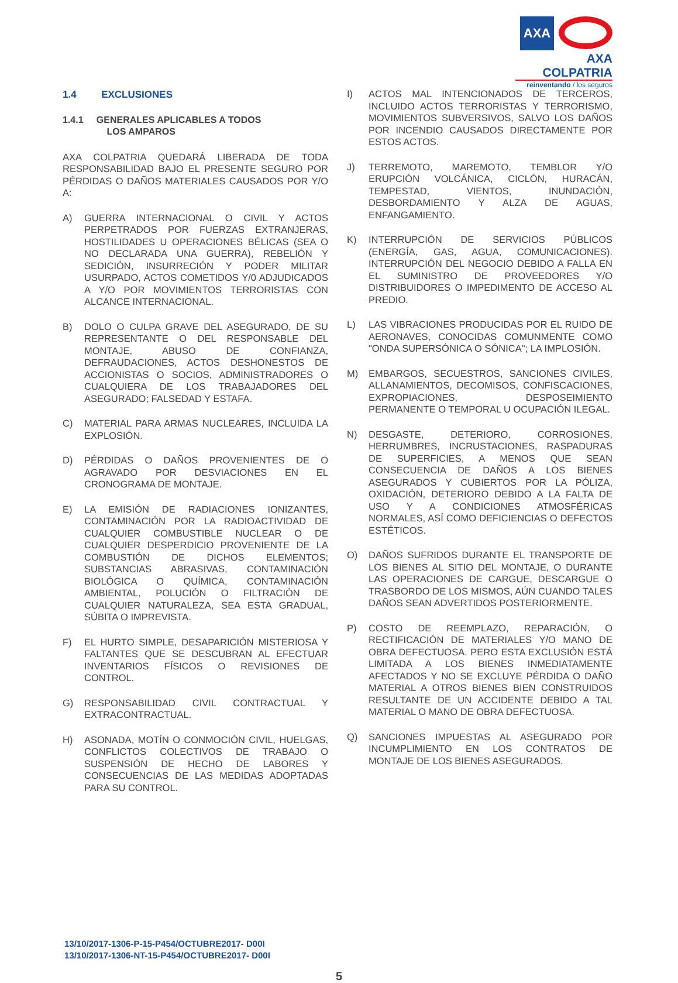AXA
AXA COLPATRIA
reinventando / los seguros
1.4 EXCLUSIONES
1.4.1 GENERALES APLICABLES A TODOS
LOS AMPAROS
AXA COLPATRIA QUEDARÁ LIBERADA DE TODA RESPONSABILIDAD BAJO EL PRESENTE SEGURO POR PÉRDIDAS O DAÑOS MATERIALES CAUSADOS POR Y/O A:
A) GUERRA INTERNACIONAL O CIVIL Y ACTOS PERPETRADOS POR FUERZAS EXTRANJERAS, HOSTILIDADES U OPERACIONES BÉLICAS (SEA O NO DECLARADA UNA GUERRA), REBELIÓN Y SEDICIÓN, INSURRECIÓN Y PODER MILITAR USURPADO, ACTOS COMETIDOS Y/0 ADJUDICADOS A Y/O POR MOVIMIENTOS TERRORISTAS CON ALCANCE INTERNACIONAL.
B) DOLO O CULPA GRAVE DEL ASEGURADO, DE SU REPRESENTANTE O DEL RESPONSABLE DEL MONTAJE, ABUSO DE CONFIANZA, DEFRAUDACIONES, ACTOS DESHONESTOS DE ACCIONISTAS O SOCIOS, ADMINISTRADORES O CUALQUIERA DE LOS TRABAJADORES DEL ASEGURADO; FALSEDAD Y ESTAFA.
C) MATERIAL PARA ARMAS NUCLEARES, INCLUIDA LA EXPLOSIÓN.
D) PÉRDIDAS O DAÑOS PROVENIENTES DE O AGRAVADO POR DESVIACIONES EN EL CRONOGRAMA DE MONTAJE.
E) LA EMISIÓN DE RADIACIONES IONIZANTES, CONTAMINACIÓN POR LA RADIOACTIVIDAD DE CUALQUIER COMBUSTIBLE NUCLEAR O DE CUALQUIER DESPERDICIO PROVENIENTE DE LA COMBUSTIÓN DE DICHOS ELEMENTOS; SUBSTANCIAS ABRASIVAS, CONTAMINACIÓN BIOLÓGICA O QUÍMICA, CONTAMINACIÓN AMBIENTAL, POLUCIÓN O FILTRACIÓN DE CUALQUIER NATURALEZA, SEA ESTA GRADUAL, SÚBITA O IMPREVISTA.
F) EL HURTO SIMPLE, DESAPARICIÓN MISTERIOSA Y FALTANTES QUE SE DESCUBRAN AL EFECTUAR INVENTARIOS FÍSICOS O REVISIONES DE CONTROL.
G) RESPONSABILIDAD CIVIL CONTRACTUAL Y EXTRACONTRACTUAL.
H) ASONADA, MOTÍN O CONMOCIÓN CIVIL, HUELGAS, CONFLICTOS COLECTIVOS DE TRABAJO O SUSPENSIÓN DE HECHO DE LABORES Y CONSECUENCIAS DE LAS MEDIDAS ADOPTADAS PARA SU CONTROL.
I) ACTOS MAL INTENCIONADOS DE TERCEROS, INCLUIDO ACTOS TERRORISTAS Y TERRORISMO, MOVIMIENTOS SUBVERSIVOS, SALVO LOS DAÑOS POR INCENDIO CAUSADOS DIRECTAMENTE POR ESTOS ACTOS.
J) TERREMOTO, MAREMOTO, TEMBLOR Y/O ERUPCIÓN VOLCÁNICA, CICLÓN, HURACÁN, TEMPESTAD, VIENTOS, INUNDACIÓN, DESBORDAMIENTO Y ALZA DE AGUAS, ENFANGAMIENTO.
K) INTERRUPCIÓN DE SERVICIOS PÚBLICOS (ENERGÍA, GAS, AGUA, COMUNICACIONES). INTERRUPCIÓN DEL NEGOCIO DEBIDO A FALLA EN EL SUMINISTRO DE PROVEEDORES Y/O DISTRIBUIDORES O IMPEDIMENTO DE ACCESO AL PREDIO.
L) LAS VIBRACIONES PRODUCIDAS POR EL RUIDO DE AERONAVES, CONOCIDAS COMUNMENTE COMO "ONDA SUPERSÓNICA O SÓNICA"; LA IMPLOSIÓN.
M) EMBARGOS, SECUESTROS, SANCIONES CIVILES, ALLANAMIENTOS, DECOMISOS, CONFISCACIONES, EXPROPIACIONES, DESPOSEIMIENTO PERMANENTE O TEMPORAL U OCUPACIÓN ILEGAL.
N) DESGASTE, DETERIORO, CORROSIONES, HERRUMBRES, INCRUSTACIONES, RASPADURAS DE SUPERFICIES, A MENOS QUE SEAN CONSECUENCIA DE DAÑOS A LOS BIENES ASEGURADOS Y CUBIERTOS POR LA PÓLIZA, OXIDACIÓN, DETERIORO DEBIDO A LA FALTA DE USO Y A CONDICIONES ATMOSFÉRICAS NORMALES, ASÍ COMO DEFICIENCIAS O DEFECTOS ESTÉTICOS.
O) DAÑOS SUFRIDOS DURANTE EL TRANSPORTE DE LOS BIENES AL SITIO DEL MONTAJE, O DURANTE LAS OPERACIONES DE CARGUE, DESCARGUE O TRASBORDO DE LOS MISMOS, AÚN CUANDO TALES DAÑOS SEAN ADVERTIDOS POSTERIORMENTE.
P) COSTO DE REEMPLAZO, REPARACIÓN, O RECTIFICACIÓN DE MATERIALES Y/O MANO DE OBRA DEFECTUOSA. PERO ESTA EXCLUSIÓN ESTÁ LIMITADA A LOS BIENES INMEDIATAMENTE AFECTADOS Y NO SE EXCLUYE PÉRDIDA O DAÑO MATERIAL A OTROS BIENES BIEN CONSTRUIDOS RESULTANTE DE UN ACCIDENTE DEBIDO A TAL MATERIAL O MANO DE OBRA DEFECTUOSA.
Q) SANCIONES IMPUESTAS AL ASEGURADO POR INCUMPLIMIENTO EN LOS CONTRATOS DE MONTAJE DE LOS BIENES ASEGURADOS.
13/10/2017-1306-P-15-P454/OCTUBRE2017- D00I
13/10/2017-1306-NT-15-P454/OCTUBRE2017- D00I
5